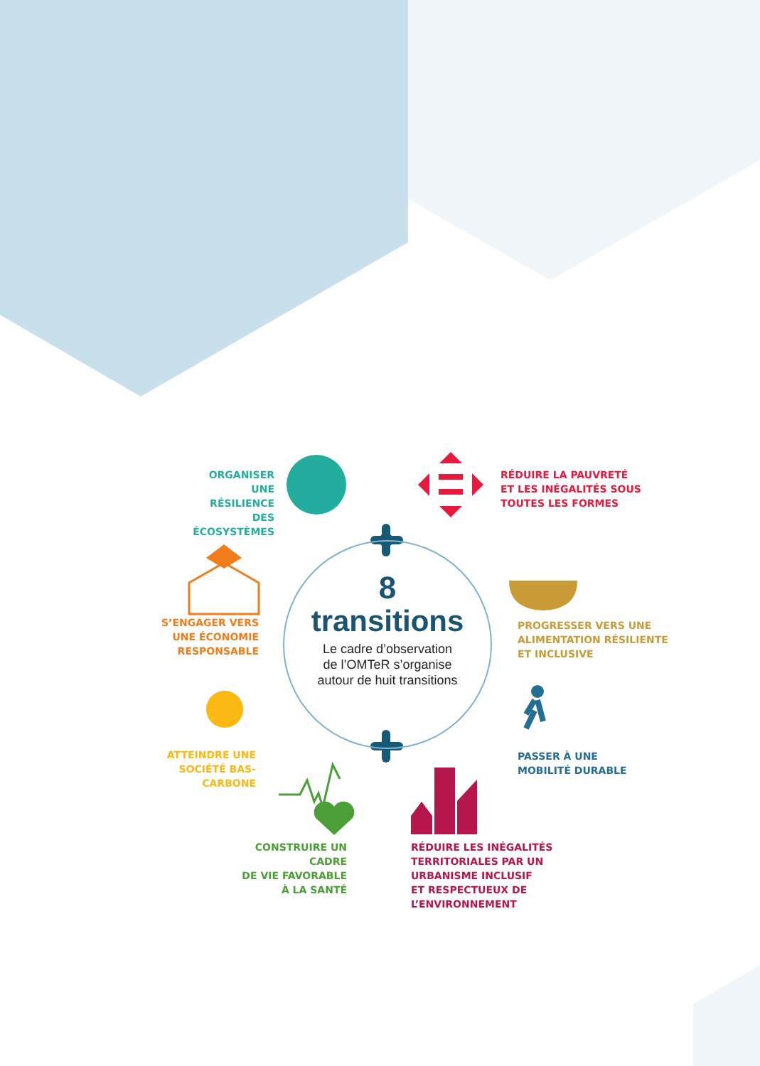ORGANISER UNE
RÉSILIENCE DES
ÉCOSYSTÈMES
RÉDUIRE LA PAUVRETÉ
ET LES INÉGALITÉS SOUS
TOUTES LES FORMES
S’ENGAGER VERS
UNE ÉCONOMIE
RESPONSABLE
PROGRESSER VERS UNE
ALIMENTATION RÉSILIENTE
ET INCLUSIVE
ATTEINDRE UNE
SOCIÉTÉ BAS-CARBONE
PASSER À UNE
MOBILITÉ DURABLE
CONSTRUIRE UN CADRE
DE VIE FAVORABLE
À LA SANTÉ
RÉDUIRE LES INÉGALITÉS
TERRITORIALES PAR UN
URBANISME INCLUSIF
ET RESPECTUEUX DE
L’ENVIRONNEMENT
8
transitions
Le cadre d’observation
de l’OMTeR s’organise
autour de huit transitions